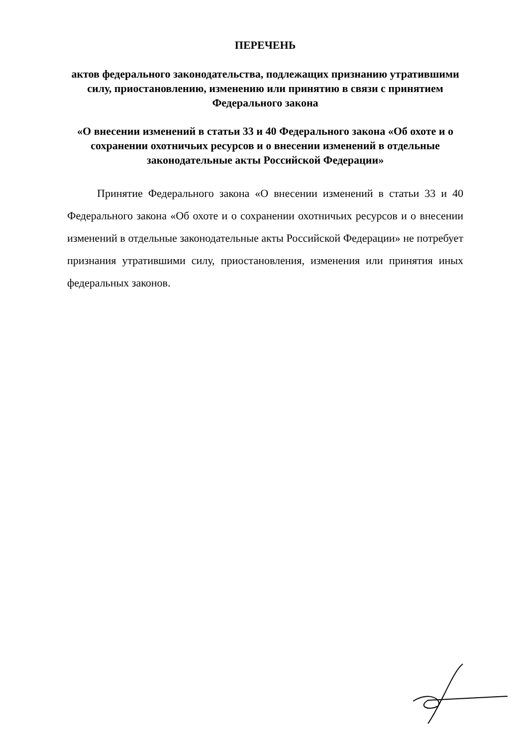ПЕРЕЧЕНЬ
актов федерального законодательства, подлежащих признанию утратившими силу, приостановлению, изменению или принятию в связи с принятием Федерального закона
«О внесении изменений в статьи 33 и 40 Федерального закона «Об охоте и о сохранении охотничьих ресурсов и о внесении изменений в отдельные законодательные акты Российской Федерации»
Принятие Федерального закона «О внесении изменений в статьи 33 и 40 Федерального закона «Об охоте и о сохранении охотничьих ресурсов и о внесении изменений в отдельные законодательные акты Российской Федерации» не потребует признания утратившими силу, приостановления, изменения или принятия иных федеральных законов.